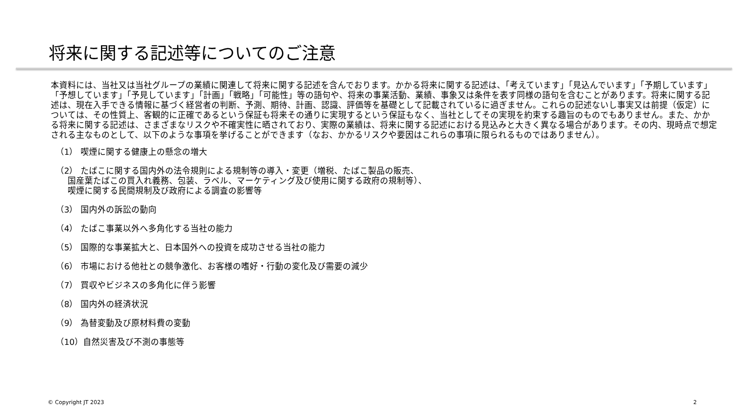将来に関する記述等についてのご注意
本資料には、当社又は当社グループの業績に関連して将来に関する記述を含んでおります。かかる将来に関する記述は、「考えています」「見込んでいます」「予期しています」「予想しています」「予見しています」「計画」「戦略」「可能性」等の語句や、将来の事業活動、業績、事象又は条件を表す同様の語句を含むことがあります。将来に関する記述は、現在入手できる情報に基づく経営者の判断、予測、期待、計画、認識、評価等を基礎として記載されているに過ぎません。これらの記述ないし事実又は前提（仮定）については、その性質上、客観的に正確であるという保証も将来その通りに実現するという保証もなく、当社としてその実現を約束する趣旨のものでもありません。また、かかる将来に関する記述は、さまざまなリスクや不確実性に晒されており、実際の業績は、将来に関する記述における見込みと大きく異なる場合があります。その内、現時点で想定される主なものとして、以下のような事項を挙げることができます（なお、かかるリスクや要因はこれらの事項に限られるものではありません）。
（1） 喫煙に関する健康上の懸念の増大
（2） たばこに関する国内外の法令規則による規制等の導入・変更（増税、たばこ製品の販売、
国産葉たばこの買入れ義務、包装、ラベル、マーケティング及び使用に関する政府の規制等）、
喫煙に関する民間規制及び政府による調査の影響等
（3） 国内外の訴訟の動向
（4） たばこ事業以外へ多角化する当社の能力
（5） 国際的な事業拡大と、日本国外への投資を成功させる当社の能力
（6） 市場における他社との競争激化、お客様の嗜好・行動の変化及び需要の減少
（7） 買収やビジネスの多角化に伴う影響
（8） 国内外の経済状況
（9） 為替変動及び原材料費の変動
（10）自然災害及び不測の事態等
© Copyright JT 2023 2